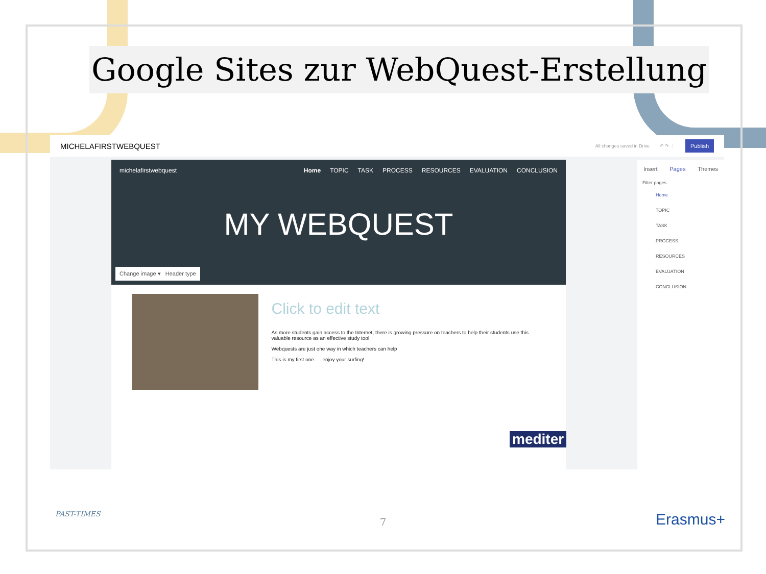Google Sites zur WebQuest-Erstellung
MICHELAFIRSTWEBQUEST
All changes saved in Drive ↶ ↷ ⋮ Publish
michelafirstwebquest Home TOPIC TASK PROCESS RESOURCES EVALUATION CONCLUSION
MY WEBQUEST
Change image ▾ Header type
Click to edit text
As more students gain access to the Internet, there is growing pressure on teachers to help their students use this valuable resource as an effective study tool
Webquests are just one way in which teachers can help
This is my first one..... enjoy your surfing!
mediter
Insert Pages Themes
Filter pages
Home
TOPIC
TASK
PROCESS
RESOURCES
EVALUATION
CONCLUSION
PAST-TIMES
7 Erasmus+